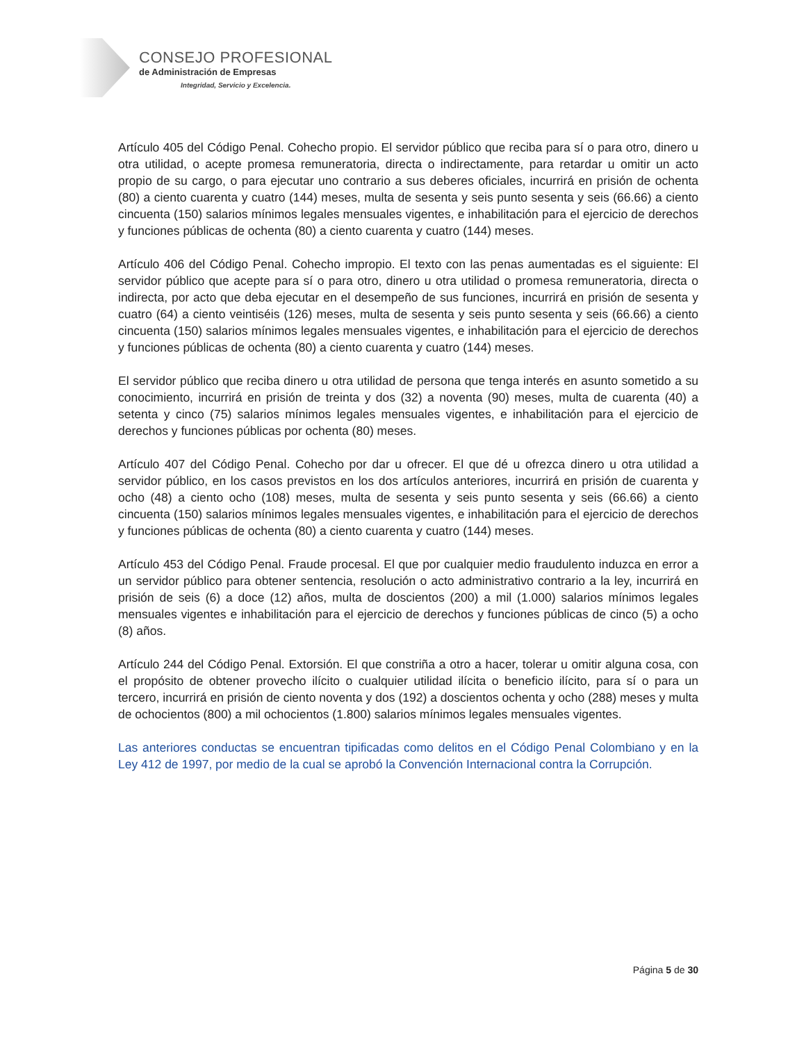CONSEJO PROFESIONAL
de Administración de Empresas
Integridad, Servicio y Excelencia.
Artículo 405 del Código Penal. Cohecho propio. El servidor público que reciba para sí o para otro, dinero u otra utilidad, o acepte promesa remuneratoria, directa o indirectamente, para retardar u omitir un acto propio de su cargo, o para ejecutar uno contrario a sus deberes oficiales, incurrirá en prisión de ochenta (80) a ciento cuarenta y cuatro (144) meses, multa de sesenta y seis punto sesenta y seis (66.66) a ciento cincuenta (150) salarios mínimos legales mensuales vigentes, e inhabilitación para el ejercicio de derechos y funciones públicas de ochenta (80) a ciento cuarenta y cuatro (144) meses.
Artículo 406 del Código Penal. Cohecho impropio. El texto con las penas aumentadas es el siguiente: El servidor público que acepte para sí o para otro, dinero u otra utilidad o promesa remuneratoria, directa o indirecta, por acto que deba ejecutar en el desempeño de sus funciones, incurrirá en prisión de sesenta y cuatro (64) a ciento veintiséis (126) meses, multa de sesenta y seis punto sesenta y seis (66.66) a ciento cincuenta (150) salarios mínimos legales mensuales vigentes, e inhabilitación para el ejercicio de derechos y funciones públicas de ochenta (80) a ciento cuarenta y cuatro (144) meses.
El servidor público que reciba dinero u otra utilidad de persona que tenga interés en asunto sometido a su conocimiento, incurrirá en prisión de treinta y dos (32) a noventa (90) meses, multa de cuarenta (40) a setenta y cinco (75) salarios mínimos legales mensuales vigentes, e inhabilitación para el ejercicio de derechos y funciones públicas por ochenta (80) meses.
Artículo 407 del Código Penal. Cohecho por dar u ofrecer. El que dé u ofrezca dinero u otra utilidad a servidor público, en los casos previstos en los dos artículos anteriores, incurrirá en prisión de cuarenta y ocho (48) a ciento ocho (108) meses, multa de sesenta y seis punto sesenta y seis (66.66) a ciento cincuenta (150) salarios mínimos legales mensuales vigentes, e inhabilitación para el ejercicio de derechos y funciones públicas de ochenta (80) a ciento cuarenta y cuatro (144) meses.
Artículo 453 del Código Penal. Fraude procesal. El que por cualquier medio fraudulento induzca en error a un servidor público para obtener sentencia, resolución o acto administrativo contrario a la ley, incurrirá en prisión de seis (6) a doce (12) años, multa de doscientos (200) a mil (1.000) salarios mínimos legales mensuales vigentes e inhabilitación para el ejercicio de derechos y funciones públicas de cinco (5) a ocho (8) años.
Artículo 244 del Código Penal. Extorsión. El que constriña a otro a hacer, tolerar u omitir alguna cosa, con el propósito de obtener provecho ilícito o cualquier utilidad ilícita o beneficio ilícito, para sí o para un tercero, incurrirá en prisión de ciento noventa y dos (192) a doscientos ochenta y ocho (288) meses y multa de ochocientos (800) a mil ochocientos (1.800) salarios mínimos legales mensuales vigentes.
Las anteriores conductas se encuentran tipificadas como delitos en el Código Penal Colombiano y en la Ley 412 de 1997, por medio de la cual se aprobó la Convención Internacional contra la Corrupción.
Página 5 de 30